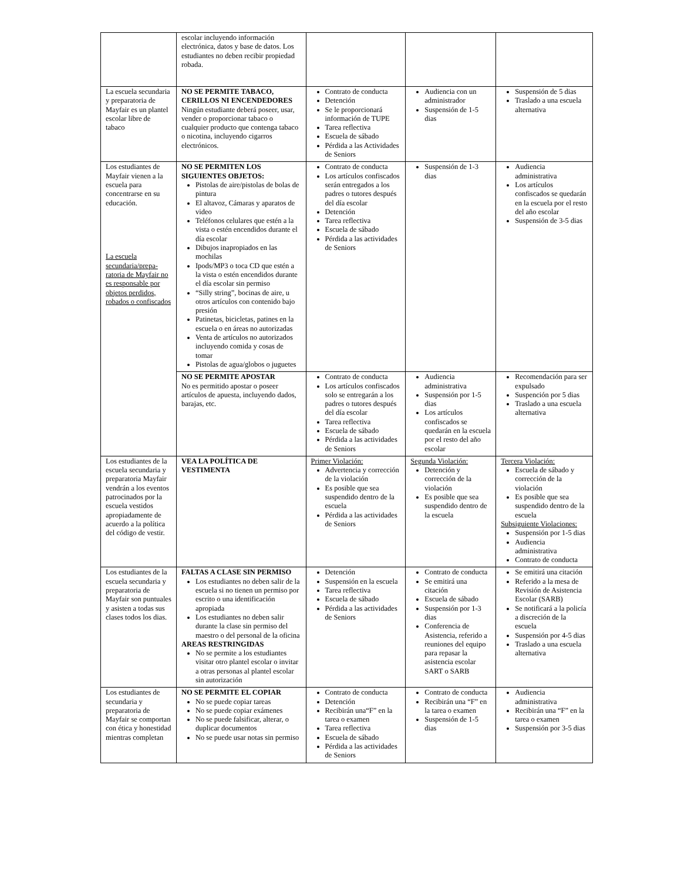| | escolar incluyendo información electrónica, datos y base de datos. Los estudiantes no deben recibir propiedad robada. | | | |
| La escuela secundaria y preparatoria de Mayfair es un plantel escolar libre de tabaco | NO SE PERMITE TABACO, CERILLOS NI ENCENDEDORES Ningún estudiante deberá poseer, usar, vender o proporcionar tabaco o cualquier producto que contenga tabaco o nicotina, incluyendo cigarros electrónicos. | Contrato de conducta Detención Se le proporcionará información de TUPE Tarea reflectiva Escuela de sábado Pérdida a las Actividades de Seniors | Audiencia con un administrador Suspensión de 1-5 dias | Suspensión de 5 dias Traslado a una escuela alternativa |
| Los estudiantes de Mayfair vienen a la escuela para concentrarse en su educación. La escuela secundaria/prepa-ratoria de Mayfair no es responsable por objetos perdidos, robados o confiscados | NO SE PERMITEN LOS SIGUIENTES OBJETOS: Pistolas de aire/pistolas de bolas de pintura El altavoz, Cámaras y aparatos de video Teléfonos celulares que estén a la vista o estén encendidos durante el día escolar Dibujos inapropiados en las mochilas Ipods/MP3 o toca CD que estén a la vista o estén encendidos durante el día escolar sin permiso “Silly string”, bocinas de aire, u otros artículos con contenido bajo presión Patinetas, bicicletas, patines en la escuela o en áreas no autorizadas Venta de artículos no autorizados incluyendo comida y cosas de tomar Pistolas de agua/globos o juguetes | Contrato de conducta Los artículos confiscados serán entregados a los padres o tutores después del día escolar Detención Tarea reflectiva Escuela de sábado Pérdida a las actividades de Seniors | Suspensión de 1-3 dias | Audiencia administrativa Los artículos confiscados se quedarán en la escuela por el resto del año escolar Suspensión de 3-5 dias |
| | NO SE PERMITE APOSTAR No es permitido apostar o poseer artículos de apuesta, incluyendo dados, barajas, etc. | Contrato de conducta Los artículos confiscados solo se entregarán a los padres o tutores después del día escolar Tarea reflectiva Escuela de sábado Pérdida a las actividades de Seniors | Audiencia administrativa Suspensión por 1-5 dias Los artículos confiscados se quedarán en la escuela por el resto del año escolar | Recomendación para ser expulsado Suspención por 5 dias Traslado a una escuela alternativa |
| Los estudiantes de la escuela secundaria y preparatoria Mayfair vendrán a los eventos patrocinados por la escuela vestidos apropiadamente de acuerdo a la política del código de vestir. | VEA LA POLÍTICA DE VESTIMENTA | Primer Violación: Advertencia y corrección de la violación Es posible que sea suspendido dentro de la escuela Pérdida a las actividades de Seniors | Segunda Violación: Detención y corrección de la violación Es posible que sea suspendido dentro de la escuela | Tercera Violación: Escuela de sábado y corrección de la violación Es posible que sea suspendido dentro de la escuela Subsiguiente Violaciones: Suspensión por 1-5 dias Audiencia administrativa Contrato de conducta |
| Los estudiantes de la escuela secundaria y preparatoria de Mayfair son puntuales y asisten a todas sus clases todos los dias. | FALTAS A CLASE SIN PERMISO Los estudiantes no deben salir de la escuela si no tienen un permiso por escrito o una identificación apropiada Los estudiantes no deben salir durante la clase sin permiso del maestro o del personal de la oficina AREAS RESTRINGIDAS No se permite a los estudiantes visitar otro plantel escolar o invitar a otras personas al plantel escolar sin autorización | Detención Suspensión en la escuela Tarea reflectiva Escuela de sábado Pérdida a las actividades de Seniors | Contrato de conducta Se emitirá una citación Escuela de sábado Suspensión por 1-3 dias Conferencia de Asistencia, referido a reuniones del equipo para repasar la asistencia escolar SART o SARB | Se emitirá una citación Referido a la mesa de Revisión de Asistencia Escolar (SARB) Se notificará a la policía a discreción de la escuela Suspensión por 4-5 dias Traslado a una escuela alternativa |
| Los estudiantes de secundaria y preparatoria de Mayfair se comportan con ética y honestidad mientras completan | NO SE PERMITE EL COPIAR No se puede copiar tareas No se puede copiar exámenes No se puede falsificar, alterar, o duplicar documentos No se puede usar notas sin permiso | Contrato de conducta Detención Recibirán una“F” en la tarea o examen Tarea reflectiva Escuela de sábado Pérdida a las actividades de Seniors | Contrato de conducta Recibirán una “F” en la tarea o examen Suspensión de 1-5 dias | Audiencia administrativa Recibirán una “F” en la tarea o examen Suspensión por 3-5 dias |